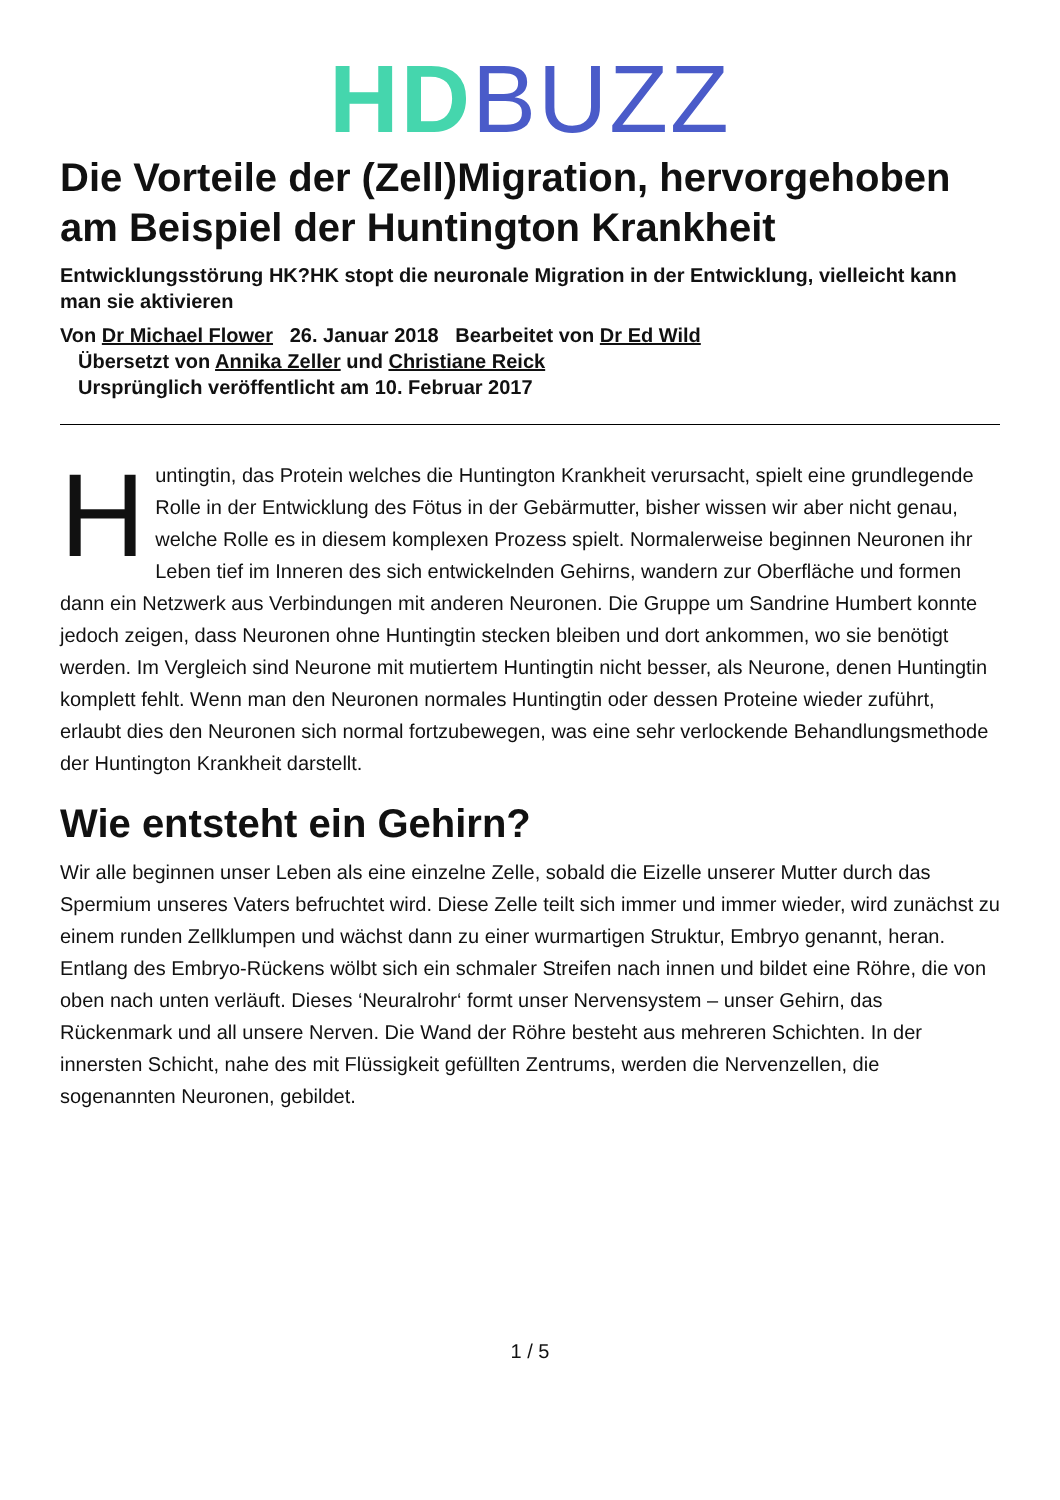HD BUZZ
Die Vorteile der (Zell)Migration, hervorgehoben am Beispiel der Huntington Krankheit
Entwicklungsstörung HK?HK stopt die neuronale Migration in der Entwicklung, vielleicht kann man sie aktivieren
Von Dr Michael Flower 26. Januar 2018 Bearbeitet von Dr Ed Wild
Übersetzt von Annika Zeller und Christiane Reick
Ursprünglich veröffentlicht am 10. Februar 2017
Huntingtin, das Protein welches die Huntington Krankheit verursacht, spielt eine grundlegende Rolle in der Entwicklung des Fötus in der Gebärmutter, bisher wissen wir aber nicht genau, welche Rolle es in diesem komplexen Prozess spielt. Normalerweise beginnen Neuronen ihr Leben tief im Inneren des sich entwickelnden Gehirns, wandern zur Oberfläche und formen dann ein Netzwerk aus Verbindungen mit anderen Neuronen. Die Gruppe um Sandrine Humbert konnte jedoch zeigen, dass Neuronen ohne Huntingtin stecken bleiben und dort ankommen, wo sie benötigt werden. Im Vergleich sind Neurone mit mutiertem Huntingtin nicht besser, als Neurone, denen Huntingtin komplett fehlt. Wenn man den Neuronen normales Huntingtin oder dessen Proteine wieder zuführt, erlaubt dies den Neuronen sich normal fortzubewegen, was eine sehr verlockende Behandlungsmethode der Huntington Krankheit darstellt.
Wie entsteht ein Gehirn?
Wir alle beginnen unser Leben als eine einzelne Zelle, sobald die Eizelle unserer Mutter durch das Spermium unseres Vaters befruchtet wird. Diese Zelle teilt sich immer und immer wieder, wird zunächst zu einem runden Zellklumpen und wächst dann zu einer wurmartigen Struktur, Embryo genannt, heran. Entlang des Embryo-Rückens wölbt sich ein schmaler Streifen nach innen und bildet eine Röhre, die von oben nach unten verläuft. Dieses ‘Neuralrohr‘ formt unser Nervensystem – unser Gehirn, das Rückenmark und all unsere Nerven. Die Wand der Röhre besteht aus mehreren Schichten. In der innersten Schicht, nahe des mit Flüssigkeit gefüllten Zentrums, werden die Nervenzellen, die sogenannten Neuronen, gebildet.
1 / 5